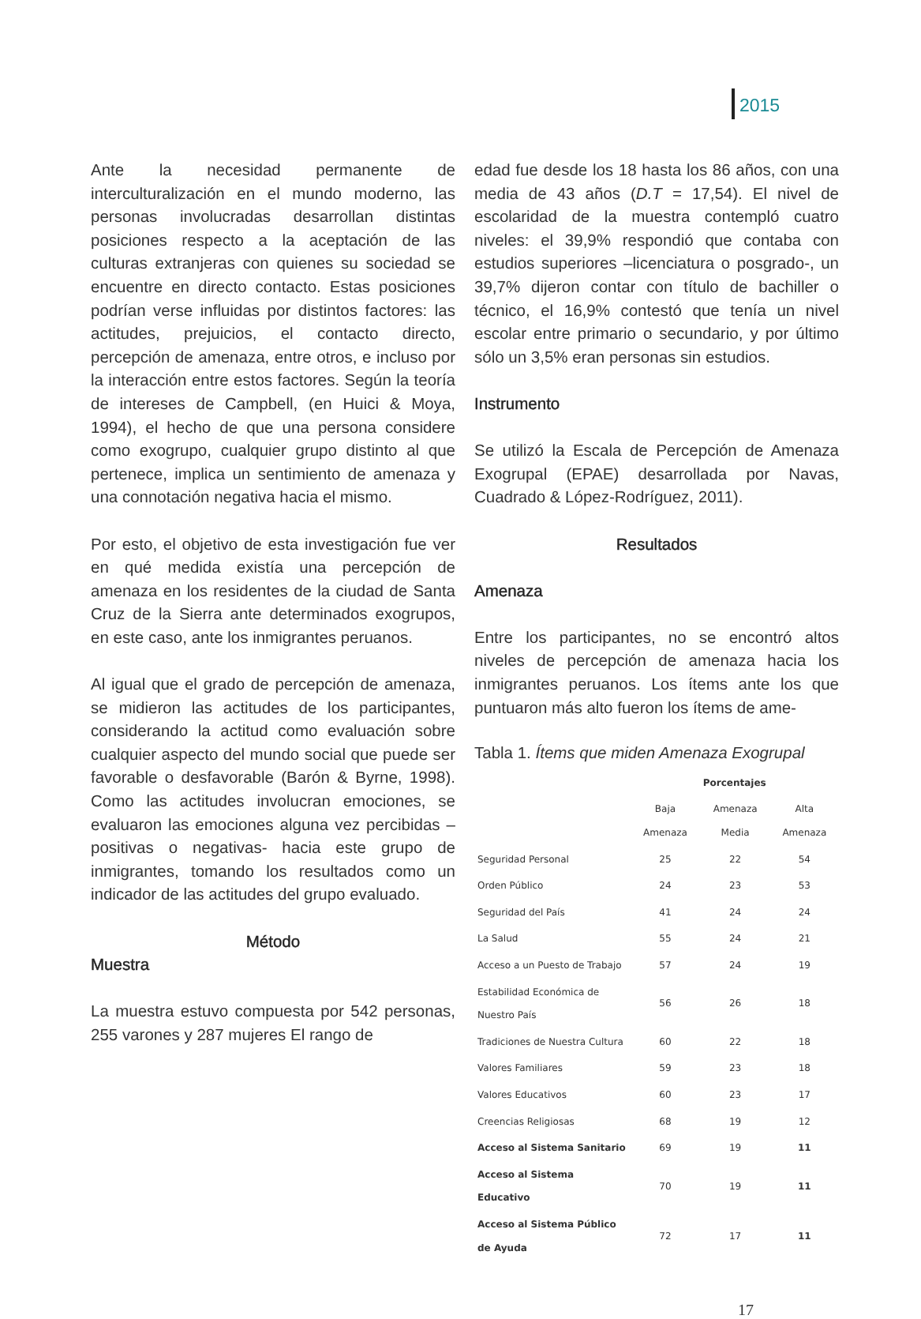2015
Ante la necesidad permanente de interculturalización en el mundo moderno, las personas involucradas desarrollan distintas posiciones respecto a la aceptación de las culturas extranjeras con quienes su sociedad se encuentre en directo contacto. Estas posiciones podrían verse influidas por distintos factores: las actitudes, prejuicios, el contacto directo, percepción de amenaza, entre otros, e incluso por la interacción entre estos factores. Según la teoría de intereses de Campbell, (en Huici & Moya, 1994), el hecho de que una persona considere como exogrupo, cualquier grupo distinto al que pertenece, implica un sentimiento de amenaza y una connotación negativa hacia el mismo.
Por esto, el objetivo de esta investigación fue ver en qué medida existía una percepción de amenaza en los residentes de la ciudad de Santa Cruz de la Sierra ante determinados exogrupos, en este caso, ante los inmigrantes peruanos.
Al igual que el grado de percepción de amenaza, se midieron las actitudes de los participantes, considerando la actitud como evaluación sobre cualquier aspecto del mundo social que puede ser favorable o desfavorable (Barón & Byrne, 1998). Como las actitudes involucran emociones, se evaluaron las emociones alguna vez percibidas –positivas o negativas- hacia este grupo de inmigrantes, tomando los resultados como un indicador de las actitudes del grupo evaluado.
Método
Muestra
La muestra estuvo compuesta por 542 personas, 255 varones y 287 mujeres El rango de
edad fue desde los 18 hasta los 86 años, con una media de 43 años (D.T = 17,54). El nivel de escolaridad de la muestra contempló cuatro niveles: el 39,9% respondió que contaba con estudios superiores –licenciatura o posgrado-, un 39,7% dijeron contar con título de bachiller o técnico, el 16,9% contestó que tenía un nivel escolar entre primario o secundario, y por último sólo un 3,5% eran personas sin estudios.
Instrumento
Se utilizó la Escala de Percepción de Amenaza Exogrupal (EPAE) desarrollada por Navas, Cuadrado & López-Rodríguez, 2011).
Resultados
Amenaza
Entre los participantes, no se encontró altos niveles de percepción de amenaza hacia los inmigrantes peruanos. Los ítems ante los que puntuaron más alto fueron los ítems de ame-
Tabla 1. Ítems que miden Amenaza Exogrupal
| | Porcentajes | | |
| --- | --- | --- | --- |
| | Baja Amenaza | Amenaza Media | Alta Amenaza |
| Seguridad Personal | 25 | 22 | 54 |
| Orden Público | 24 | 23 | 53 |
| Seguridad del País | 41 | 24 | 24 |
| La Salud | 55 | 24 | 21 |
| Acceso a un Puesto de Trabajo | 57 | 24 | 19 |
| Estabilidad Económica de Nuestro País | 56 | 26 | 18 |
| Tradiciones de Nuestra Cultura | 60 | 22 | 18 |
| Valores Familiares | 59 | 23 | 18 |
| Valores Educativos | 60 | 23 | 17 |
| Creencias Religiosas | 68 | 19 | 12 |
| Acceso al Sistema Sanitario | 69 | 19 | 11 |
| Acceso al Sistema Educativo | 70 | 19 | 11 |
| Acceso al Sistema Público de Ayuda | 72 | 17 | 11 |
17